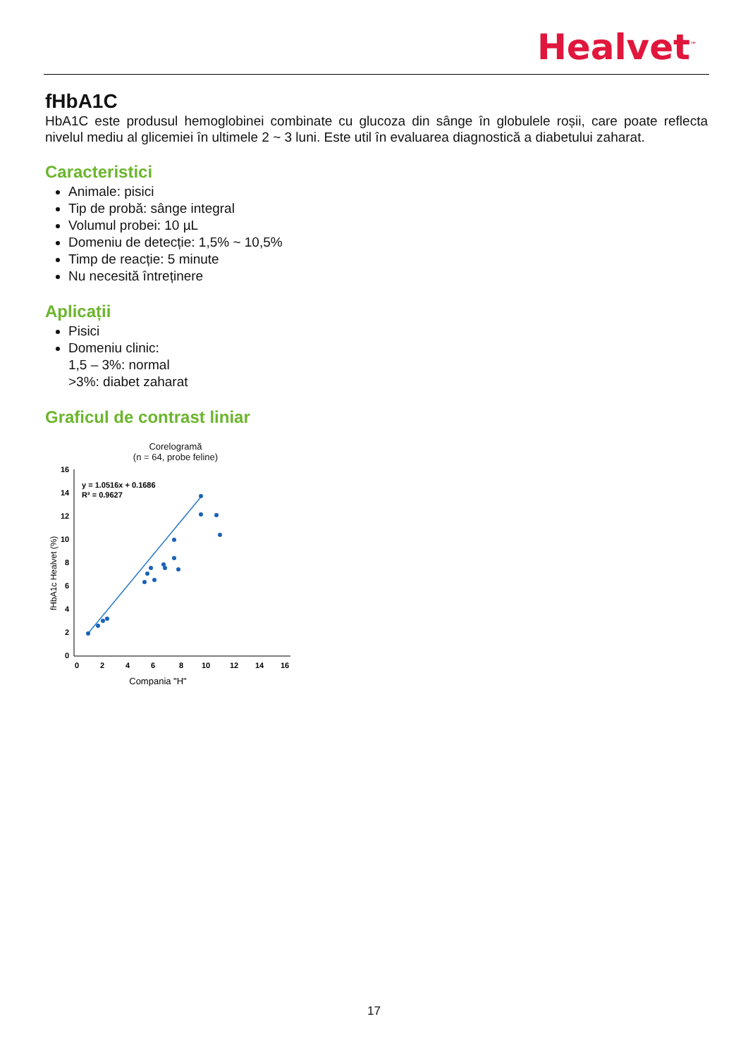Healvet<sup>™</sup>
fHbA1C
HbA1C este produsul hemoglobinei combinate cu glucoza din sânge în globulele roșii, care poate reflecta nivelul mediu al glicemiei în ultimele 2 ~ 3 luni. Este util în evaluarea diagnostică a diabetului zaharat.
Caracteristici
Animale: pisici
Tip de probă: sânge integral
Volumul probei: 10 µL
Domeniu de detecție: 1,5% ~ 10,5%
Timp de reacție: 5 minute
Nu necesită întreținere
Aplicații
Pisici
Domeniu clinic:
1,5 – 3%: normal
>3%: diabet zaharat
Graficul de contrast liniar
Corelogramă
(n = 64, probe feline)
fHbA1c Healvet (%)
16
14
12
10
8
6
4
2
0
0
2
4
6
8
10
12
14
16
y = 1.0516x + 0.1686
R² = 0.9627
Compania "H"
17